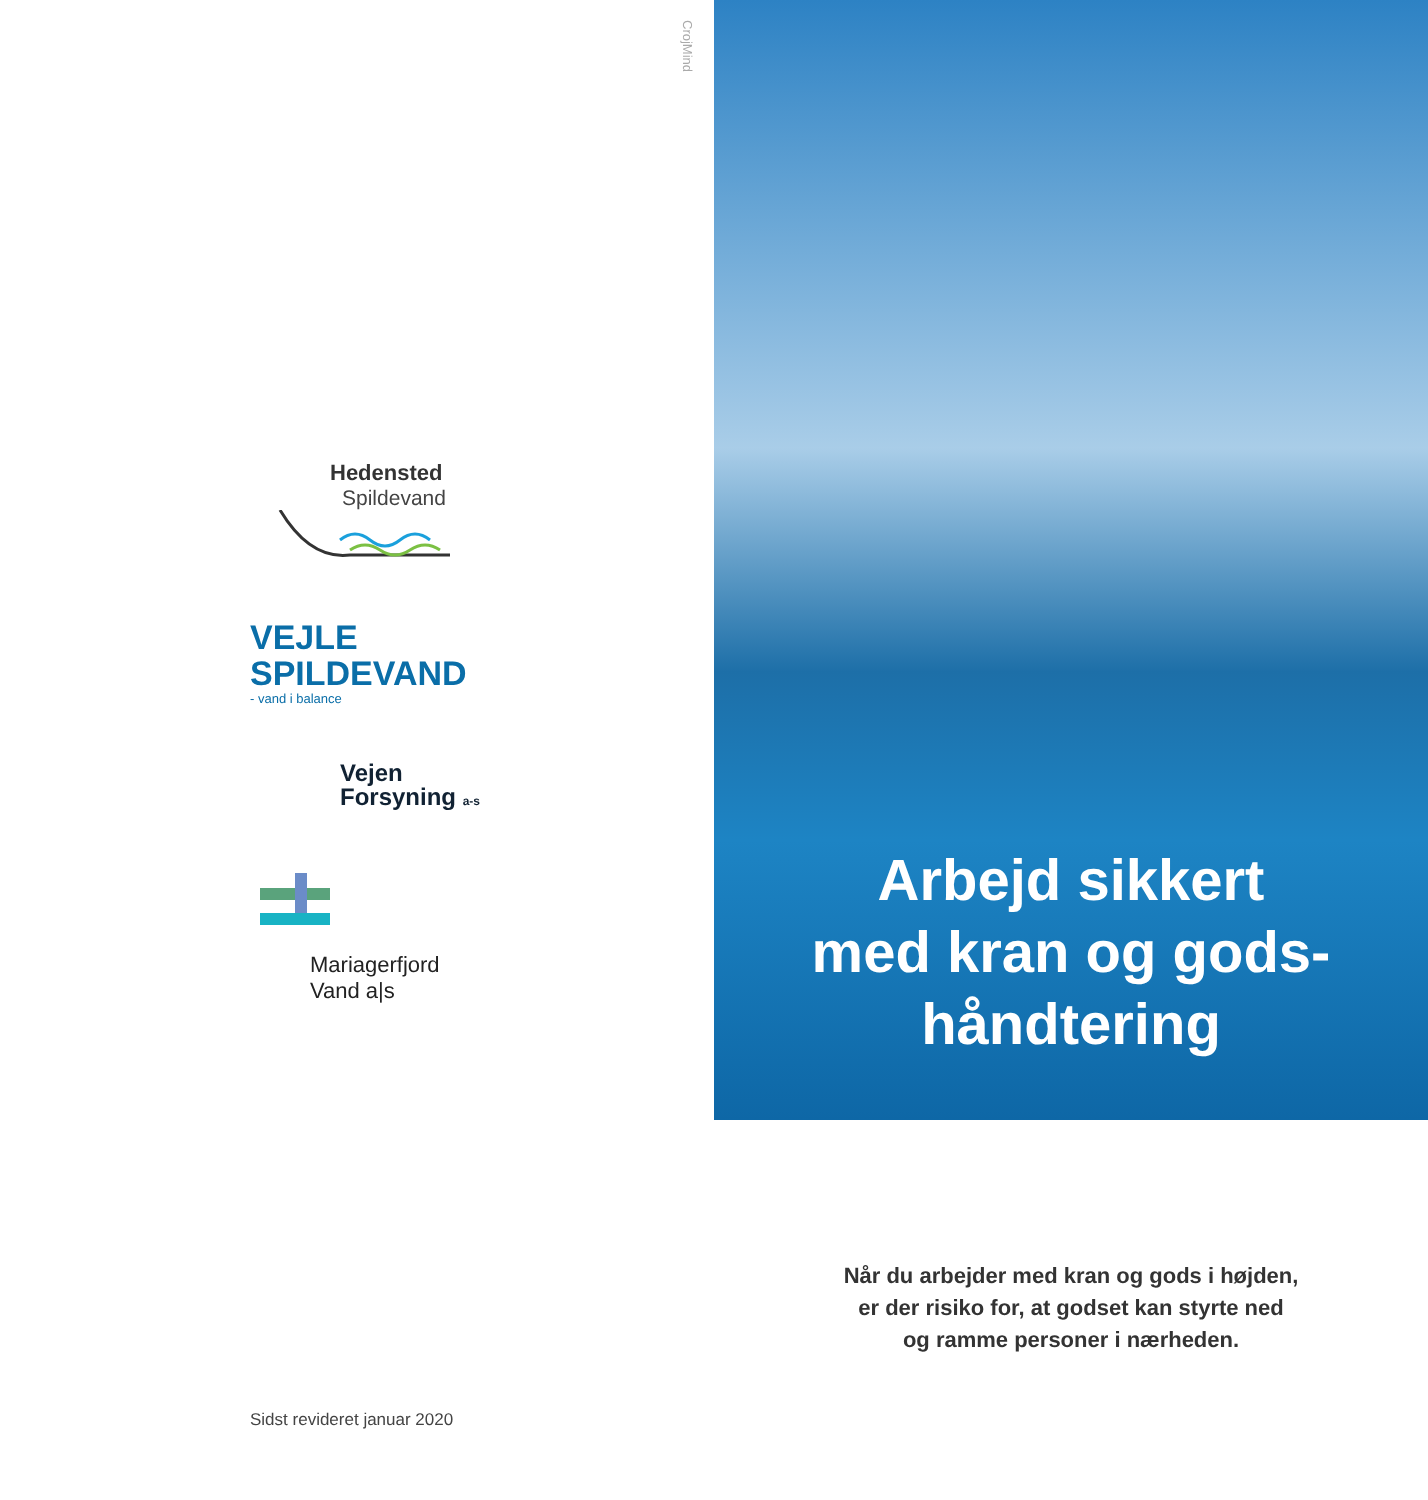CrojMind
Hedensted
Spildevand
VEJLE
SPILDEVAND
- vand i balance
Vejen
Forsyning a-s
Mariagerfjord
Vand a|s
Sidst revideret januar 2020
Arbejd sikkert
med kran og gods-
håndtering
Når du arbejder med kran og gods i højden,
er der risiko for, at godset kan styrte ned
og ramme personer i nærheden.